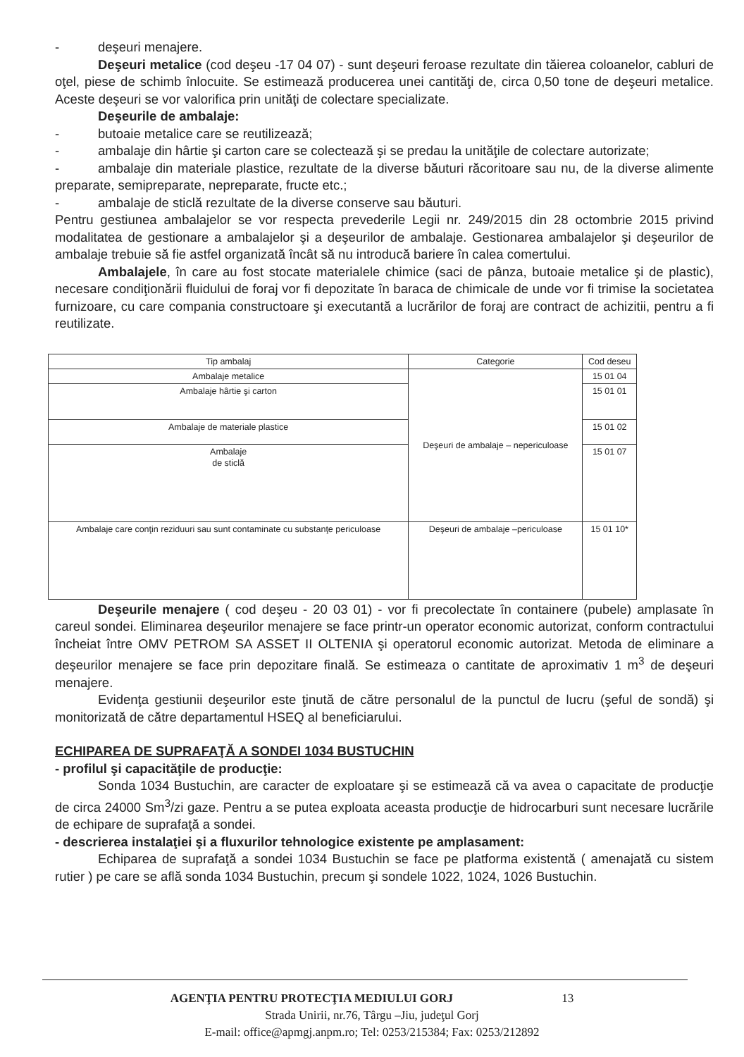- deşeuri menajere.
Deşeuri metalice (cod deşeu -17 04 07) - sunt deşeuri feroase rezultate din tăierea coloanelor, cabluri de oţel, piese de schimb înlocuite. Se estimează producerea unei cantităţi de, circa 0,50 tone de deşeuri metalice. Aceste deşeuri se vor valorifica prin unităţi de colectare specializate.
Deşeurile de ambalaje:
- butoaie metalice care se reutilizează;
- ambalaje din hârtie şi carton care se colectează şi se predau la unităţile de colectare autorizate;
- ambalaje din materiale plastice, rezultate de la diverse băuturi răcoritoare sau nu, de la diverse alimente preparate, semipreparate, nepreparate, fructe etc.;
- ambalaje de sticlă rezultate de la diverse conserve sau băuturi.
Pentru gestiunea ambalajelor se vor respecta prevederile Legii nr. 249/2015 din 28 octombrie 2015 privind modalitatea de gestionare a ambalajelor şi a deşeurilor de ambalaje. Gestionarea ambalajelor şi deşeurilor de ambalaje trebuie să fie astfel organizată încât să nu introducă bariere în calea comertului.
Ambalajele, în care au fost stocate materialele chimice (saci de pânza, butoaie metalice şi de plastic), necesare condiţionării fluidului de foraj vor fi depozitate în baraca de chimicale de unde vor fi trimise la societatea furnizoare, cu care compania constructoare şi executantă a lucrărilor de foraj are contract de achizitii, pentru a fi reutilizate.
| Tip ambalaj | Categorie | Cod deseu |
| --- | --- | --- |
| Ambalaje metalice | Deşeuri de ambalaje – nepericuloase | 15 01 04 |
| Ambalaje hârtie şi carton | | 15 01 01 |
| Ambalaje de materiale plastice | | 15 01 02 |
| Ambalaje de sticlă | | 15 01 07 |
| Ambalaje care conţin reziduuri sau sunt contaminate cu substanţe periculoase | Deşeuri de ambalaje –periculoase | 15 01 10* |
Deşeurile menajere ( cod deşeu - 20 03 01) - vor fi precolectate în containere (pubele) amplasate în careul sondei. Eliminarea deşeurilor menajere se face printr-un operator economic autorizat, conform contractului încheiat între OMV PETROM SA ASSET II OLTENIA şi operatorul economic autorizat. Metoda de eliminare a deşeurilor menajere se face prin depozitare finală. Se estimeaza o cantitate de aproximativ 1 m<sup>3</sup> de deşeuri menajere.
Evidenţa gestiunii deşeurilor este ţinută de către personalul de la punctul de lucru (şeful de sondă) şi monitorizată de către departamentul HSEQ al beneficiarului.
ECHIPAREA DE SUPRAFAŢĂ A SONDEI 1034 BUSTUCHIN
- profilul şi capacităţile de producţie:
Sonda 1034 Bustuchin, are caracter de exploatare şi se estimează că va avea o capacitate de producţie de circa 24000 Sm<sup>3</sup>/zi gaze. Pentru a se putea exploata aceasta producţie de hidrocarburi sunt necesare lucrările de echipare de suprafaţă a sondei.
- descrierea instalaţiei şi a fluxurilor tehnologice existente pe amplasament:
Echiparea de suprafaţă a sondei 1034 Bustuchin se face pe platforma existentă ( amenajată cu sistem rutier ) pe care se află sonda 1034 Bustuchin, precum şi sondele 1022, 1024, 1026 Bustuchin.
AGENŢIA PENTRU PROTECŢIA MEDIULUI GORJ 13
Strada Unirii, nr.76, Târgu –Jiu, judeţul Gorj
E-mail: office@apmgj.anpm.ro; Tel: 0253/215384; Fax: 0253/212892